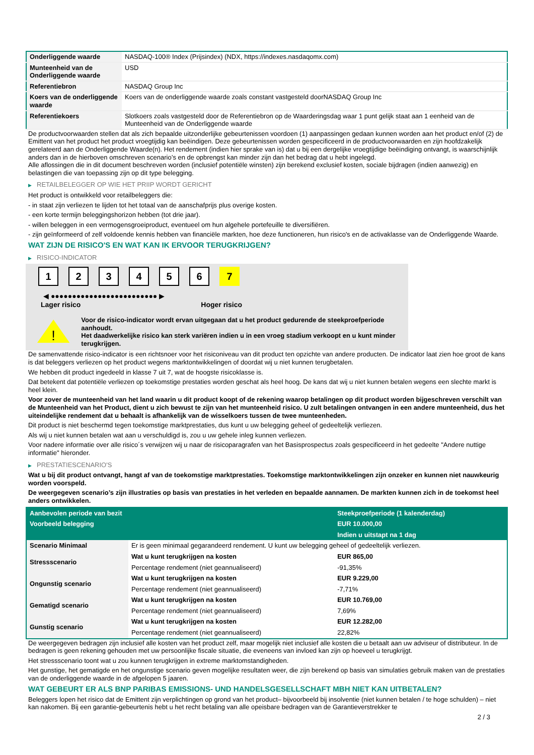| Onderliggende waarde | NASDAQ-100® Index (Prijsindex) (NDX, https://indexes.nasdaqomx.com) |
| Munteenheid van de Onderliggende waarde | USD |
| Referentiebron | NASDAQ Group Inc |
| Koers van de onderliggende waarde | Koers van de onderliggende waarde zoals constant vastgesteld doorNASDAQ Group Inc |
| Referentiekoers | Slotkoers zoals vastgesteld door de Referentiebron op de Waarderingsdag waar 1 punt gelijk staat aan 1 eenheid van de Munteenheid van de Onderliggende waarde |
De productvoorwaarden stellen dat als zich bepaalde uitzonderlijke gebeurtenissen voordoen (1) aanpassingen gedaan kunnen worden aan het product en/of (2) de Emittent van het product het product vroegtijdig kan beëindigen. Deze gebeurtenissen worden gespecificeerd in de productvoorwaarden en zijn hoofdzakelijk gerelateerd aan de Onderliggende Waarde(n). Het rendement (indien hier sprake van is) dat u bij een dergelijke vroegtijdige beëindiging ontvangt, is waarschijnlijk anders dan in de hierboven omschreven scenario’s en de opbrengst kan minder zijn dan het bedrag dat u hebt ingelegd.
Alle aflossingen die in dit document beschreven worden (inclusief potentiële winsten) zijn berekend exclusief kosten, sociale bijdragen (indien aanwezig) en belastingen die van toepassing zijn op dit type belegging.
▶ RETAILBELEGGER OP WIE HET PRIIP WORDT GERICHT
Het product is ontwikkeld voor retailbeleggers die:
- in staat zijn verliezen te lijden tot het totaal van de aanschafprijs plus overige kosten.
- een korte termijn beleggingshorizon hebben (tot drie jaar).
- willen beleggen in een vermogensgroeiproduct, eventueel om hun algehele portefeuille te diversifiëren.
- zijn geïnformeerd of zelf voldoende kennis hebben van financiële markten, hoe deze functioneren, hun risico's en de activaklasse van de Onderliggende Waarde.
WAT ZIJN DE RISICO'S EN WAT KAN IK ERVOOR TERUGKRIJGEN?
▶ RISICO-INDICATOR
1 2 3 4 5 6 7
◀ ●●●●●●●●●●●●●●●●●●●●●●●●● ▶
Lager risico Hoger risico
!
Voor de risico-indicator wordt ervan uitgegaan dat u het product gedurende de steekproefperiode aanhoudt.
Het daadwerkelijke risico kan sterk variëren indien u in een vroeg stadium verkoopt en u kunt minder terugkrijgen.
De samenvattende risico-indicator is een richtsnoer voor het risiconiveau van dit product ten opzichte van andere producten. De indicator laat zien hoe groot de kans is dat beleggers verliezen op het product wegens marktontwikkelingen of doordat wij u niet kunnen terugbetalen.
We hebben dit product ingedeeld in klasse 7 uit 7, wat de hoogste risicoklasse is.
Dat betekent dat potentiële verliezen op toekomstige prestaties worden geschat als heel hoog. De kans dat wij u niet kunnen betalen wegens een slechte markt is heel klein.
Voor zover de munteenheid van het land waarin u dit product koopt of de rekening waarop betalingen op dit product worden bijgeschreven verschilt van de Munteenheid van het Product, dient u zich bewust te zijn van het munteenheid risico. U zult betalingen ontvangen in een andere munteenheid, dus het uiteindelijke rendement dat u behaalt is afhankelijk van de wisselkoers tussen de twee munteenheden.
Dit product is niet beschermd tegen toekomstige marktprestaties, dus kunt u uw belegging geheel of gedeeltelijk verliezen.
Als wij u niet kunnen betalen wat aan u verschuldigd is, zou u uw gehele inleg kunnen verliezen.
Voor nadere informatie over alle risico´s verwijzen wij u naar de risicoparagrafen van het Basisprospectus zoals gespecificeerd in het gedeelte "Andere nuttige informatie" hieronder.
▶ PRESTATIESCENARIO'S
Wat u bij dit product ontvangt, hangt af van de toekomstige marktprestaties. Toekomstige marktontwikkelingen zijn onzeker en kunnen niet nauwkeurig worden voorspeld.
De weergegeven scenario’s zijn illustraties op basis van prestaties in het verleden en bepaalde aannamen. De markten kunnen zich in de toekomst heel anders ontwikkelen.
| Aanbevolen periode van bezit | | Steekproefperiode (1 kalenderdag) |
| Voorbeeld belegging | | EUR 10.000,00 |
| | | Indien u uitstapt na 1 dag |
| Scenario Minimaal | Er is geen minimaal gegarandeerd rendement. U kunt uw belegging geheel of gedeeltelijk verliezen. | |
| Stressscenario | Wat u kunt terugkrijgen na kosten | EUR 865,00 |
| | Percentage rendement (niet geannualiseerd) | -91,35% |
| Ongunstig scenario | Wat u kunt terugkrijgen na kosten | EUR 9.229,00 |
| | Percentage rendement (niet geannualiseerd) | -7,71% |
| Gematigd scenario | Wat u kunt terugkrijgen na kosten | EUR 10.769,00 |
| | Percentage rendement (niet geannualiseerd) | 7,69% |
| Gunstig scenario | Wat u kunt terugkrijgen na kosten | EUR 12.282,00 |
| | Percentage rendement (niet geannualiseerd) | 22,82% |
De weergegeven bedragen zijn inclusief alle kosten van het product zelf, maar mogelijk niet inclusief alle kosten die u betaalt aan uw adviseur of distributeur. In de bedragen is geen rekening gehouden met uw persoonlijke fiscale situatie, die eveneens van invloed kan zijn op hoeveel u terugkrijgt.
Het stressscenario toont wat u zou kunnen terugkrijgen in extreme marktomstandigheden.
Het gunstige, het gematigde en het ongunstige scenario geven mogelijke resultaten weer, die zijn berekend op basis van simulaties gebruik maken van de prestaties van de onderliggende waarde in de afgelopen 5 jaaren.
WAT GEBEURT ER ALS BNP PARIBAS EMISSIONS- UND HANDELSGESELLSCHAFT MBH NIET KAN UITBETALEN?
Beleggers lopen het risico dat de Emittent zijn verplichtingen op grond van het product– bijvoorbeeld bij insolventie (niet kunnen betalen / te hoge schulden) – niet kan nakomen. Bij een garantie-gebeurtenis hebt u het recht betaling van alle opeisbare bedragen van de Garantieverstrekker te
2 / 3